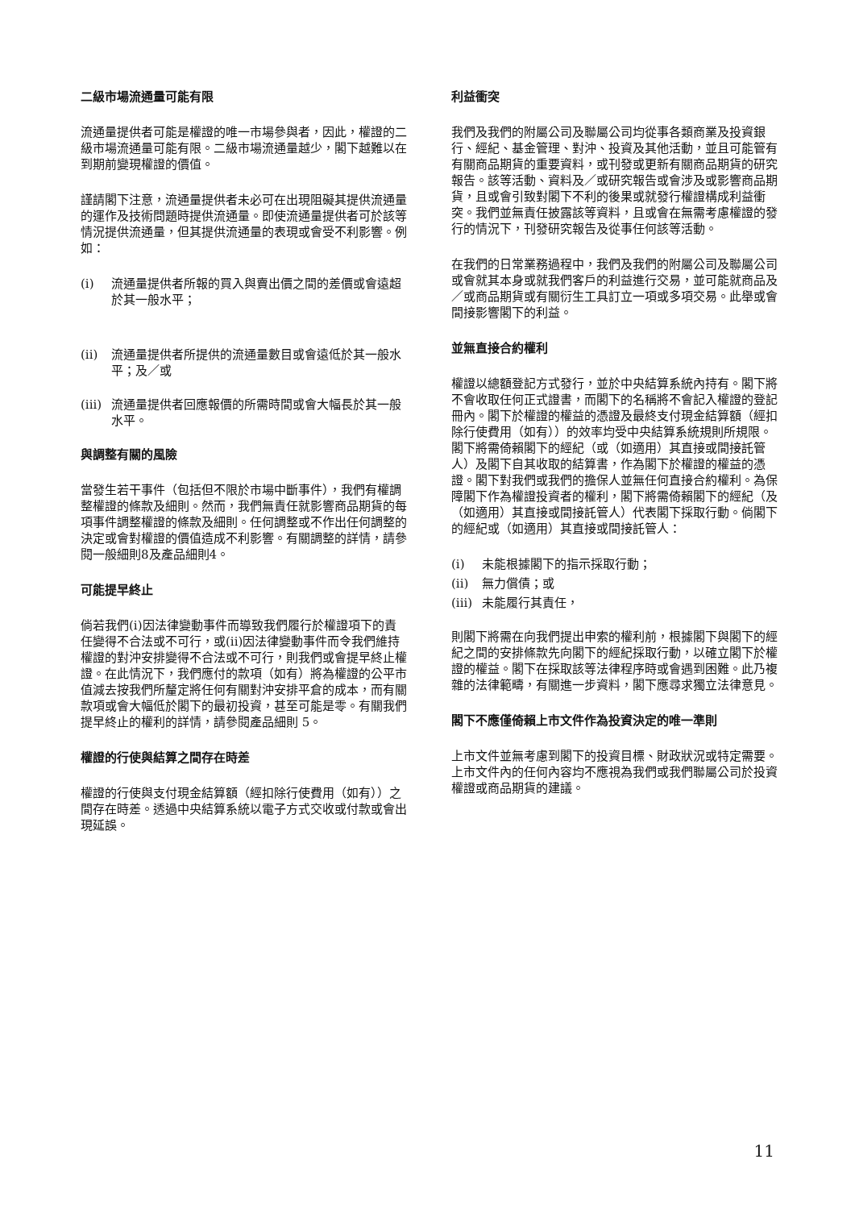二級市場流通量可能有限
流通量提供者可能是權證的唯一市場參與者，因此，權證的二級市場流通量可能有限。二級市場流通量越少，閣下越難以在到期前變現權證的價值。
謹請閣下注意，流通量提供者未必可在出現阻礙其提供流通量的運作及技術問題時提供流通量。即使流通量提供者可於該等情況提供流通量，但其提供流通量的表現或會受不利影響。例如：
(i) 流通量提供者所報的買入與賣出價之間的差價或會遠超於其一般水平；
(ii) 流通量提供者所提供的流通量數目或會遠低於其一般水平；及／或
(iii) 流通量提供者回應報價的所需時間或會大幅長於其一般水平。
與調整有關的風險
當發生若干事件（包括但不限於市場中斷事件），我們有權調整權證的條款及細則。然而，我們無責任就影響商品期貨的每項事件調整權證的條款及細則。任何調整或不作出任何調整的決定或會對權證的價值造成不利影響。有關調整的詳情，請參閱一般細則8及產品細則4。
可能提早終止
倘若我們(i)因法律變動事件而導致我們履行於權證項下的責任變得不合法或不可行，或(ii)因法律變動事件而令我們維持權證的對沖安排變得不合法或不可行，則我們或會提早終止權證。在此情況下，我們應付的款項（如有）將為權證的公平市值減去按我們所釐定將任何有關對沖安排平倉的成本，而有關款項或會大幅低於閣下的最初投資，甚至可能是零。有關我們提早終止的權利的詳情，請參閱產品細則 5。
權證的行使與結算之間存在時差
權證的行使與支付現金結算額（經扣除行使費用（如有））之間存在時差。透過中央結算系統以電子方式交收或付款或會出現延誤。
利益衝突
我們及我們的附屬公司及聯屬公司均從事各類商業及投資銀行、經紀、基金管理、對沖、投資及其他活動，並且可能管有有關商品期貨的重要資料，或刊發或更新有關商品期貨的研究報告。該等活動、資料及／或研究報告或會涉及或影響商品期貨，且或會引致對閣下不利的後果或就發行權證構成利益衝突。我們並無責任披露該等資料，且或會在無需考慮權證的發行的情況下，刊發研究報告及從事任何該等活動。
在我們的日常業務過程中，我們及我們的附屬公司及聯屬公司或會就其本身或就我們客戶的利益進行交易，並可能就商品及／或商品期貨或有關衍生工具訂立一項或多項交易。此舉或會間接影響閣下的利益。
並無直接合約權利
權證以總額登記方式發行，並於中央結算系統內持有。閣下將不會收取任何正式證書，而閣下的名稱將不會記入權證的登記冊內。閣下於權證的權益的憑證及最終支付現金結算額（經扣除行使費用（如有））的效率均受中央結算系統規則所規限。閣下將需倚賴閣下的經紀（或（如適用）其直接或間接託管人）及閣下自其收取的結算書，作為閣下於權證的權益的憑證。閣下對我們或我們的擔保人並無任何直接合約權利。為保障閣下作為權證投資者的權利，閣下將需倚賴閣下的經紀（及（如適用）其直接或間接託管人）代表閣下採取行動。倘閣下的經紀或（如適用）其直接或間接託管人：
(i) 未能根據閣下的指示採取行動；
(ii) 無力償債；或
(iii) 未能履行其責任，
則閣下將需在向我們提出申索的權利前，根據閣下與閣下的經紀之間的安排條款先向閣下的經紀採取行動，以確立閣下於權證的權益。閣下在採取該等法律程序時或會遇到困難。此乃複雜的法律範疇，有關進一步資料，閣下應尋求獨立法律意見。
閣下不應僅倚賴上市文件作為投資決定的唯一準則
上市文件並無考慮到閣下的投資目標、財政狀況或特定需要。上市文件內的任何內容均不應視為我們或我們聯屬公司於投資權證或商品期貨的建議。
11